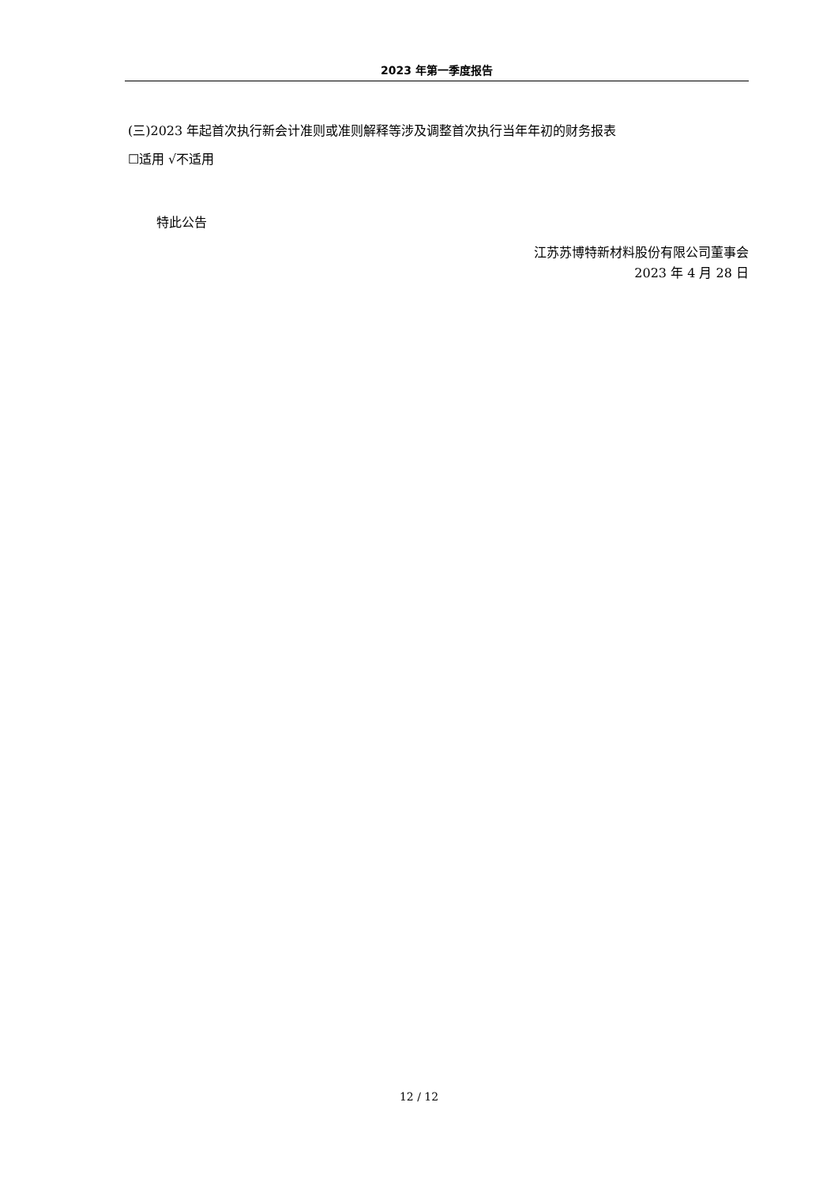2023 年第一季度报告
(三)2023 年起首次执行新会计准则或准则解释等涉及调整首次执行当年年初的财务报表
☐适用 √不适用
特此公告
江苏苏博特新材料股份有限公司董事会
2023 年 4 月 28 日
12 / 12